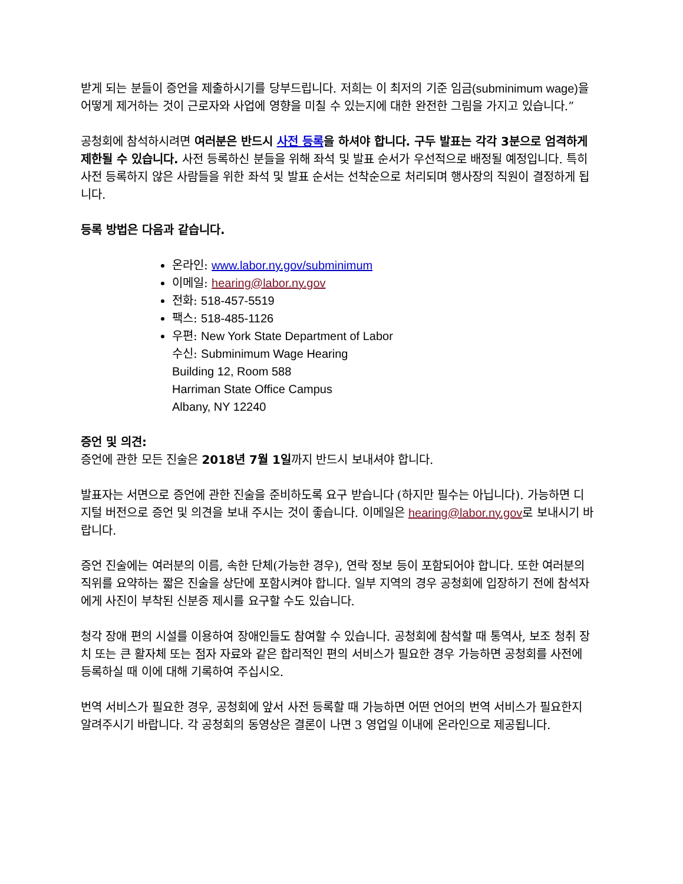받게 되는 분들이 증언을 제출하시기를 당부드립니다. 저희는 이 최저의 기준 임금(subminimum wage) 을 어떻게 제거하는 것이 근로자와 사업에 영향을 미칠 수 있는지에 대한 완전한 그림을 가지고 있습니다.”
공청회에 참석하시려면 여러분은 반드시 사전 등록을 하셔야 합니다. 구두 발표는 각각 3분으로 엄격하게 제한될 수 있습니다. 사전 등록하신 분들을 위해 좌석 및 발표 순서가 우선적으로 배정될 예정입니다. 특히 사전 등록하지 않은 사람들을 위한 좌석 및 발표 순서는 선착순으로 처리되며 행사장의 직원이 결정하게 됩니다.
등록 방법은 다음과 같습니다.
온라인: www.labor.ny.gov/subminimum
이메일: hearing@labor.ny.gov
전화: 518-457-5519
팩스: 518-485-1126
우편: New York State Department of Labor
수신: Subminimum Wage Hearing
Building 12, Room 588
Harriman State Office Campus
Albany, NY 12240
증언 및 의견:
증언에 관한 모든 진술은 2018년 7월 1일까지 반드시 보내셔야 합니다.
발표자는 서면으로 증언에 관한 진술을 준비하도록 요구 받습니다 (하지만 필수는 아닙니다). 가능하면 디지털 버전으로 증언 및 의견을 보내 주시는 것이 좋습니다. 이메일은 hearing@labor.ny.gov로 보내시기 바랍니다.
증언 진술에는 여러분의 이름, 속한 단체(가능한 경우), 연락 정보 등이 포함되어야 합니다. 또한 여러분의 직위를 요약하는 짧은 진술을 상단에 포함시켜야 합니다. 일부 지역의 경우 공청회에 입장하기 전에 참석자에게 사진이 부착된 신분증 제시를 요구할 수도 있습니다.
청각 장애 편의 시설를 이용하여 장애인들도 참여할 수 있습니다. 공청회에 참석할 때 통역사, 보조 청취 장치 또는 큰 활자체 또는 점자 자료와 같은 합리적인 편의 서비스가 필요한 경우 가능하면 공청회를 사전에 등록하실 때 이에 대해 기록하여 주십시오.
번역 서비스가 필요한 경우, 공청회에 앞서 사전 등록할 때 가능하면 어떤 언어의 번역 서비스가 필요한지 알려주시기 바랍니다. 각 공청회의 동영상은 결론이 나면 3 영업일 이내에 온라인으로 제공됩니다.